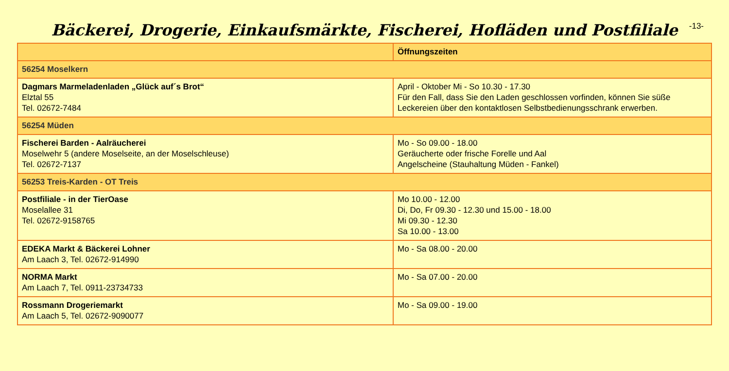Bäckerei, Drogerie, Einkaufsmärkte, Fischerei, Hofläden und Postfiliale
-13-
| | Öffnungszeiten |
| --- | --- |
| 56254 Moselkern | |
| Dagmars Marmeladenladen „Glück auf´s Brot“ Elztal 55 Tel. 02672-7484 | April - Oktober Mi - So 10.30 - 17.30 Für den Fall, dass Sie den Laden geschlossen vorfinden, können Sie süße Leckereien über den kontaktlosen Selbstbedienungsschrank erwerben. |
| 56254 Müden | |
| Fischerei Barden - Aalräucherei Moselwehr 5 (andere Moselseite, an der Moselschleuse) Tel. 02672-7137 | Mo - So 09.00 - 18.00 Geräucherte oder frische Forelle und Aal Angelscheine (Stauhaltung Müden - Fankel) |
| 56253 Treis-Karden - OT Treis | |
| Postfiliale - in der TierOase Moselallee 31 Tel. 02672-9158765 | Mo 10.00 - 12.00 Di, Do, Fr 09.30 - 12.30 und 15.00 - 18.00 Mi 09.30 - 12.30 Sa 10.00 - 13.00 |
| EDEKA Markt & Bäckerei Lohner Am Laach 3, Tel. 02672-914990 | Mo - Sa 08.00 - 20.00 |
| NORMA Markt Am Laach 7, Tel. 0911-23734733 | Mo - Sa 07.00 - 20.00 |
| Rossmann Drogeriemarkt Am Laach 5, Tel. 02672-9090077 | Mo - Sa 09.00 - 19.00 |